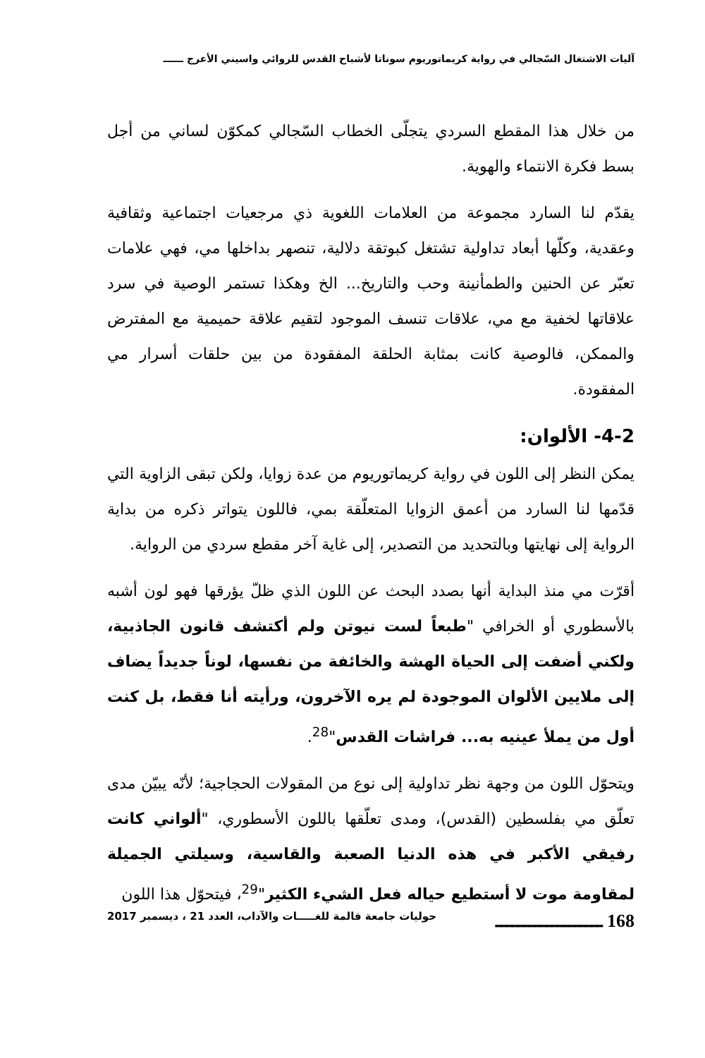آليات الاشتغال السّجالي في رواية كريماتوريوم سوناتا لأشباح القدس للروائي واسيني الأعرج ــــــ
من خلال هذا المقطع السردي يتجلّى الخطاب السّجالي كمكوّن لساني من أجل بسط فكرة الانتماء والهوية.
يقدّم لنا السارد مجموعة من العلامات اللغوية ذي مرجعيات اجتماعية وثقافية وعقدية، وكلّها أبعاد تداولية تشتغل كبوتقة دلالية، تنصهر بداخلها مي، فهي علامات تعبّر عن الحنين والطمأنينة وحب والتاريخ... الخ وهكذا تستمر الوصية في سرد علاقاتها لخفية مع مي، علاقات تنسف الموجود لتقيم علاقة حميمية مع المفترض والممكن، فالوصية كانت بمثابة الحلقة المفقودة من بين حلقات أسرار مي المفقودة.
4-2- الألوان:
يمكن النظر إلى اللون في رواية كريماتوريوم من عدة زوايا، ولكن تبقى الزاوية التي قدّمها لنا السارد من أعمق الزوايا المتعلّقة بمي، فاللون يتواتر ذكره من بداية الرواية إلى نهايتها وبالتحديد من التصدير، إلى غاية آخر مقطع سردي من الرواية.
أقرّت مي منذ البداية أنها بصدد البحث عن اللون الذي ظلّ يؤرقها فهو لون أشبه بالأسطوري أو الخرافي "طبعاً لست نيوتن ولم أكتشف قانون الجاذبية، ولكني أضفت إلى الحياة الهشة والخائفة من نفسها، لوناً جديداً يضاف إلى ملايين الألوان الموجودة لم يره الآخرون، ورأيته أنا فقط، بل كنت أول من يملأ عينيه به... فراشات القدس"<sup>28</sup>.
ويتحوّل اللون من وجهة نظر تداولية إلى نوع من المقولات الحجاجية؛ لأنّه يبيّن مدى تعلّق مي بفلسطين (القدس)، ومدى تعلّقها باللون الأسطوري، "ألواني كانت رفيقي الأكبر في هذه الدنيا الصعبة والقاسية، وسيلتي الجميلة لمقاومة موت لا أستطيع حياله فعل الشيء الكثير"<sup>29</sup>، فيتحوّل هذا اللون
168 ـــــــــــــــــــ حوليات جامعة قالمة للغـــــات والآداب، العدد 21 ، ديسمبر 2017